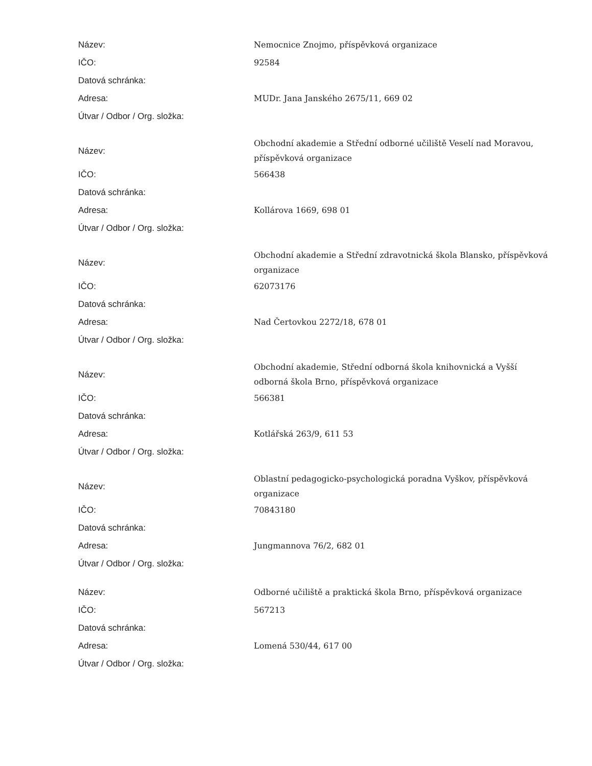| Název: | Nemocnice Znojmo, příspěvková organizace |
| IČO: | 92584 |
| Datová schránka: | |
| Adresa: | MUDr. Jana Janského 2675/11, 669 02 |
| Útvar / Odbor / Org. složka: | |
| Název: | Obchodní akademie a Střední odborné učiliště Veselí nad Moravou, příspěvková organizace |
| IČO: | 566438 |
| Datová schránka: | |
| Adresa: | Kollárova 1669, 698 01 |
| Útvar / Odbor / Org. složka: | |
| Název: | Obchodní akademie a Střední zdravotnická škola Blansko, příspěvková organizace |
| IČO: | 62073176 |
| Datová schránka: | |
| Adresa: | Nad Čertovkou 2272/18, 678 01 |
| Útvar / Odbor / Org. složka: | |
| Název: | Obchodní akademie, Střední odborná škola knihovnická a Vyšší odborná škola Brno, příspěvková organizace |
| IČO: | 566381 |
| Datová schránka: | |
| Adresa: | Kotlářská 263/9, 611 53 |
| Útvar / Odbor / Org. složka: | |
| Název: | Oblastní pedagogicko-psychologická poradna Vyškov, příspěvková organizace |
| IČO: | 70843180 |
| Datová schránka: | |
| Adresa: | Jungmannova 76/2, 682 01 |
| Útvar / Odbor / Org. složka: | |
| Název: | Odborné učiliště a praktická škola Brno, příspěvková organizace |
| IČO: | 567213 |
| Datová schránka: | |
| Adresa: | Lomená 530/44, 617 00 |
| Útvar / Odbor / Org. složka: | |